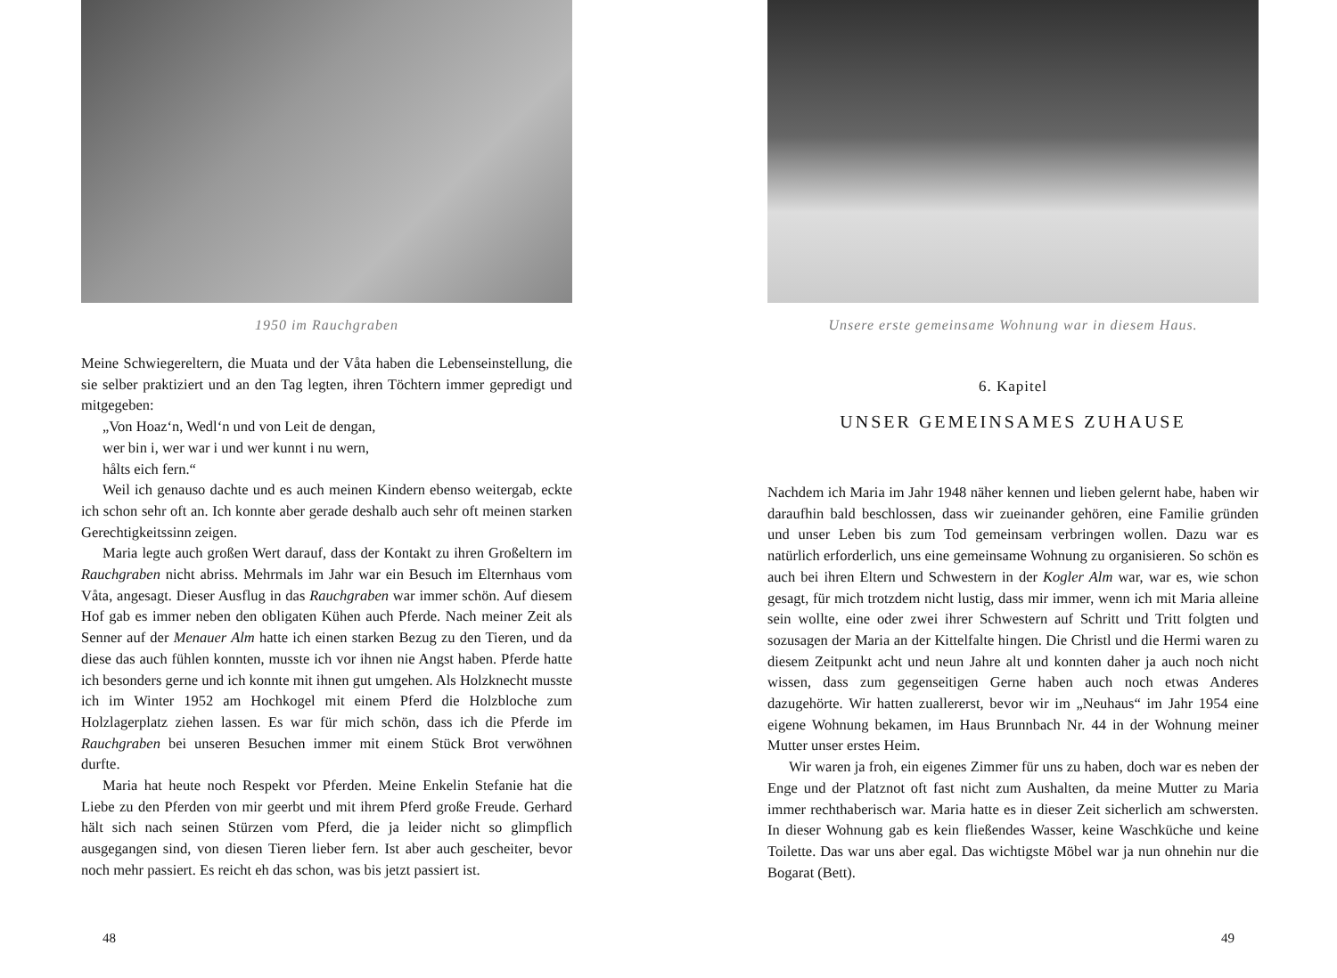1950 im Rauchgraben
Meine Schwiegereltern, die Muata und der Våta haben die Lebenseinstellung, die sie selber praktiziert und an den Tag legten, ihren Töchtern immer gepredigt und mitgegeben:
„Von Hoaz‘n, Wedl‘n und von Leit de dengan,
wer bin i, wer war i und wer kunnt i nu wern,
hålts eich fern.“
Weil ich genauso dachte und es auch meinen Kindern ebenso weitergab, eckte ich schon sehr oft an. Ich konnte aber gerade deshalb auch sehr oft meinen starken Gerechtigkeitssinn zeigen.
Maria legte auch großen Wert darauf, dass der Kontakt zu ihren Großeltern im Rauchgraben nicht abriss. Mehrmals im Jahr war ein Besuch im Elternhaus vom Våta, angesagt. Dieser Ausflug in das Rauchgraben war immer schön. Auf diesem Hof gab es immer neben den obligaten Kühen auch Pferde. Nach meiner Zeit als Senner auf der Menauer Alm hatte ich einen starken Bezug zu den Tieren, und da diese das auch fühlen konnten, musste ich vor ihnen nie Angst haben. Pferde hatte ich besonders gerne und ich konnte mit ihnen gut umgehen. Als Holzknecht musste ich im Winter 1952 am Hochkogel mit einem Pferd die Holzbloche zum Holzlagerplatz ziehen lassen. Es war für mich schön, dass ich die Pferde im Rauchgraben bei unseren Besuchen immer mit einem Stück Brot verwöhnen durfte.
Maria hat heute noch Respekt vor Pferden. Meine Enkelin Stefanie hat die Liebe zu den Pferden von mir geerbt und mit ihrem Pferd große Freude. Gerhard hält sich nach seinen Stürzen vom Pferd, die ja leider nicht so glimpflich ausgegangen sind, von diesen Tieren lieber fern. Ist aber auch gescheiter, bevor noch mehr passiert. Es reicht eh das schon, was bis jetzt passiert ist.
48
Unsere erste gemeinsame Wohnung war in diesem Haus.
6. Kapitel
UNSER GEMEINSAMES ZUHAUSE
Nachdem ich Maria im Jahr 1948 näher kennen und lieben gelernt habe, haben wir daraufhin bald beschlossen, dass wir zueinander gehören, eine Familie gründen und unser Leben bis zum Tod gemeinsam verbringen wollen. Dazu war es natürlich erforderlich, uns eine gemeinsame Wohnung zu organisieren. So schön es auch bei ihren Eltern und Schwestern in der Kogler Alm war, war es, wie schon gesagt, für mich trotzdem nicht lustig, dass mir immer, wenn ich mit Maria alleine sein wollte, eine oder zwei ihrer Schwestern auf Schritt und Tritt folgten und sozusagen der Maria an der Kittelfalte hingen. Die Christl und die Hermi waren zu diesem Zeitpunkt acht und neun Jahre alt und konnten daher ja auch noch nicht wissen, dass zum gegenseitigen Gerne haben auch noch etwas Anderes dazugehörte. Wir hatten zuallererst, bevor wir im „Neuhaus“ im Jahr 1954 eine eigene Wohnung bekamen, im Haus Brunnbach Nr. 44 in der Wohnung meiner Mutter unser erstes Heim.
Wir waren ja froh, ein eigenes Zimmer für uns zu haben, doch war es neben der Enge und der Platznot oft fast nicht zum Aushalten, da meine Mutter zu Maria immer rechthaberisch war. Maria hatte es in dieser Zeit sicherlich am schwersten. In dieser Wohnung gab es kein fließendes Wasser, keine Waschküche und keine Toilette. Das war uns aber egal. Das wichtigste Möbel war ja nun ohnehin nur die Bogarat (Bett).
49